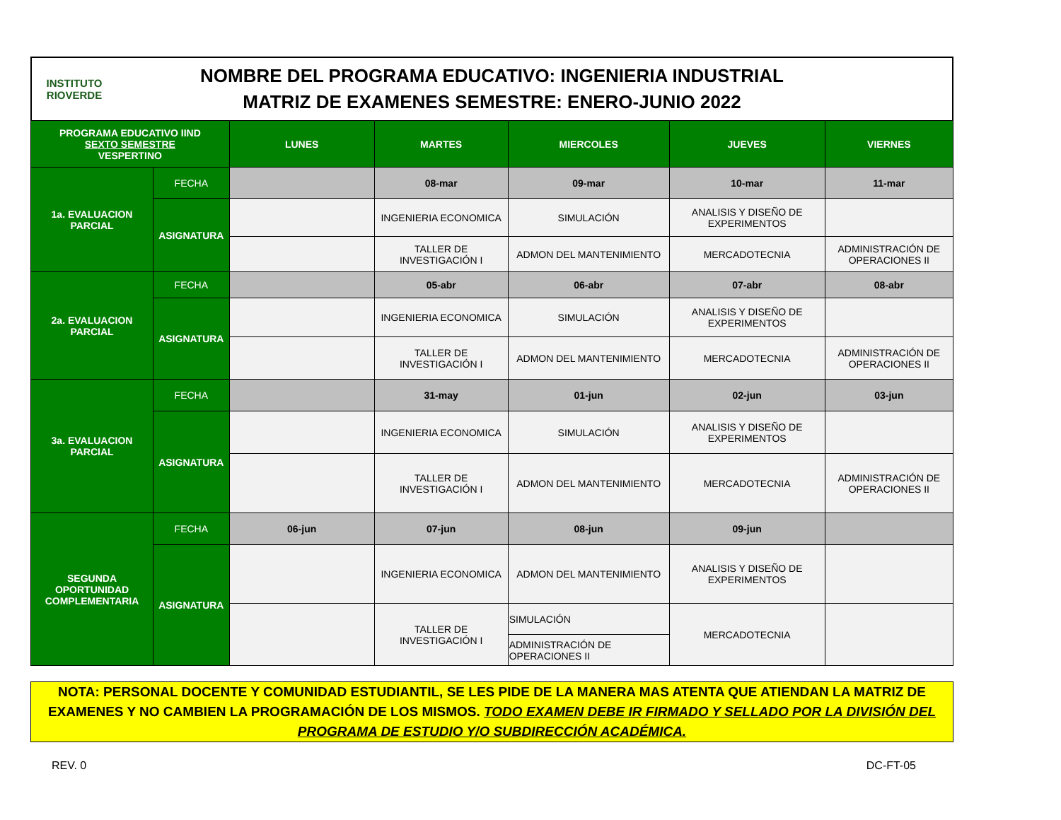INSTITUTO
RIOVERDE
NOMBRE DEL PROGRAMA EDUCATIVO: INGENIERIA INDUSTRIAL
MATRIZ DE EXAMENES SEMESTRE: ENERO-JUNIO 2022
| PROGRAMA EDUCATIVO IIND SEXTO SEMESTRE VESPERTINO | | LUNES | MARTES | MIERCOLES | JUEVES | VIERNES |
| --- | --- | --- | --- | --- | --- | --- |
| 1a. EVALUACION PARCIAL | FECHA | | 08-mar | 09-mar | 10-mar | 11-mar |
| | ASIGNATURA | | INGENIERIA ECONOMICA | SIMULACIÓN | ANALISIS Y DISEÑO DE EXPERIMENTOS | |
| | | | TALLER DE INVESTIGACIÓN I | ADMON DEL MANTENIMIENTO | MERCADOTECNIA | ADMINISTRACIÓN DE OPERACIONES II |
| 2a. EVALUACION PARCIAL | FECHA | | 05-abr | 06-abr | 07-abr | 08-abr |
| | ASIGNATURA | | INGENIERIA ECONOMICA | SIMULACIÓN | ANALISIS Y DISEÑO DE EXPERIMENTOS | |
| | | | TALLER DE INVESTIGACIÓN I | ADMON DEL MANTENIMIENTO | MERCADOTECNIA | ADMINISTRACIÓN DE OPERACIONES II |
| 3a. EVALUACION PARCIAL | FECHA | | 31-may | 01-jun | 02-jun | 03-jun |
| | ASIGNATURA | | INGENIERIA ECONOMICA | SIMULACIÓN | ANALISIS Y DISEÑO DE EXPERIMENTOS | |
| | | | TALLER DE INVESTIGACIÓN I | ADMON DEL MANTENIMIENTO | MERCADOTECNIA | ADMINISTRACIÓN DE OPERACIONES II |
| SEGUNDA OPORTUNIDAD COMPLEMENTARIA | FECHA | 06-jun | 07-jun | 08-jun | 09-jun | |
| | ASIGNATURA | | INGENIERIA ECONOMICA | ADMON DEL MANTENIMIENTO | ANALISIS Y DISEÑO DE EXPERIMENTOS | |
| | | | TALLER DE INVESTIGACIÓN I | SIMULACIÓN | MERCADOTECNIA | |
| | | | | ADMINISTRACIÓN DE OPERACIONES II | | |
NOTA: PERSONAL DOCENTE Y COMUNIDAD ESTUDIANTIL, SE LES PIDE DE LA MANERA MAS ATENTA QUE ATIENDAN LA MATRIZ DE EXAMENES Y NO CAMBIEN LA PROGRAMACIÓN DE LOS MISMOS. TODO EXAMEN DEBE IR FIRMADO Y SELLADO POR LA DIVISIÓN DEL PROGRAMA DE ESTUDIO Y/O SUBDIRECCIÓN ACADÉMICA.
REV. 0 DC-FT-05